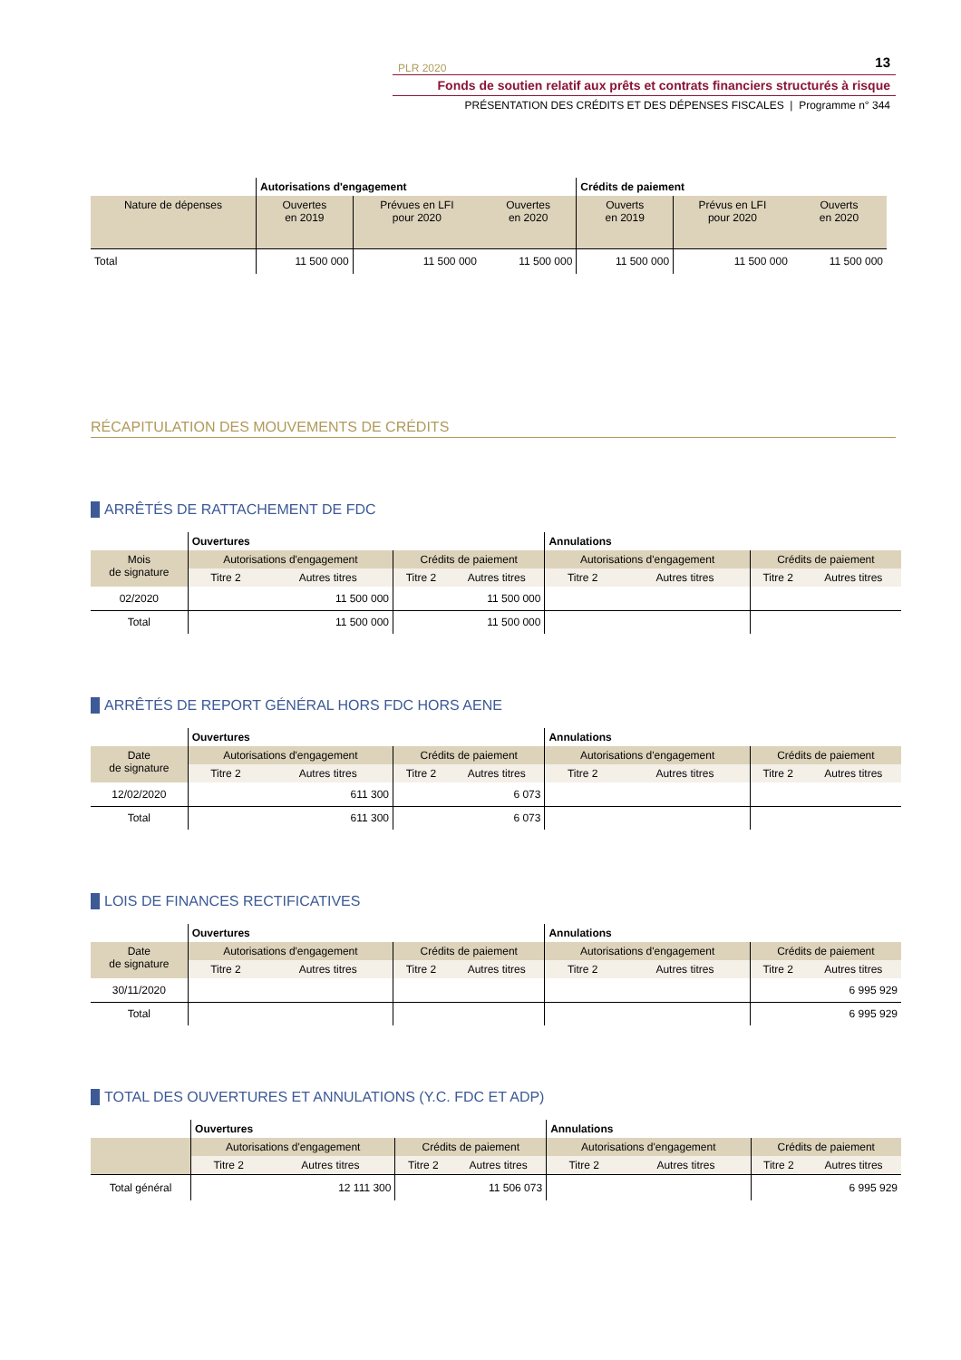PLR 2020 13
Fonds de soutien relatif aux prêts et contrats financiers structurés à risque
PRÉSENTATION DES CRÉDITS ET DES DÉPENSES FISCALES | Programme n° 344
| | Autorisations d'engagement | | | Crédits de paiement | | |
| Nature de dépenses | Ouvertes en 2019 | Prévues en LFI pour 2020 | Ouvertes en 2020 | Ouverts en 2019 | Prévus en LFI pour 2020 | Ouverts en 2020 |
| Total | 11 500 000 | 11 500 000 | 11 500 000 | 11 500 000 | 11 500 000 | 11 500 000 |
RÉCAPITULATION DES MOUVEMENTS DE CRÉDITS
ARRÊTÉS DE RATTACHEMENT DE FDC
| | Ouvertures | | | | Annulations | | | |
| Mois de signature | Autorisations d'engagement | | Crédits de paiement | | Autorisations d'engagement | | Crédits de paiement | |
| | Titre 2 | Autres titres | Titre 2 | Autres titres | Titre 2 | Autres titres | Titre 2 | Autres titres |
| 02/2020 | | 11 500 000 | | 11 500 000 | | | | |
| Total | | 11 500 000 | | 11 500 000 | | | | |
ARRÊTÉS DE REPORT GÉNÉRAL HORS FDC HORS AENE
| | Ouvertures | | | | Annulations | | | |
| Date de signature | Autorisations d'engagement | | Crédits de paiement | | Autorisations d'engagement | | Crédits de paiement | |
| | Titre 2 | Autres titres | Titre 2 | Autres titres | Titre 2 | Autres titres | Titre 2 | Autres titres |
| 12/02/2020 | | 611 300 | | 6 073 | | | | |
| Total | | 611 300 | | 6 073 | | | | |
LOIS DE FINANCES RECTIFICATIVES
| | Ouvertures | | | | Annulations | | | |
| Date de signature | Autorisations d'engagement | | Crédits de paiement | | Autorisations d'engagement | | Crédits de paiement | |
| | Titre 2 | Autres titres | Titre 2 | Autres titres | Titre 2 | Autres titres | Titre 2 | Autres titres |
| 30/11/2020 | | | | | | | | 6 995 929 |
| Total | | | | | | | | 6 995 929 |
TOTAL DES OUVERTURES ET ANNULATIONS (Y.C. FDC ET ADP)
| | Ouvertures | | | | Annulations | | | |
| | Autorisations d'engagement | | Crédits de paiement | | Autorisations d'engagement | | Crédits de paiement | |
| | Titre 2 | Autres titres | Titre 2 | Autres titres | Titre 2 | Autres titres | Titre 2 | Autres titres |
| Total général | | 12 111 300 | | 11 506 073 | | | | 6 995 929 |